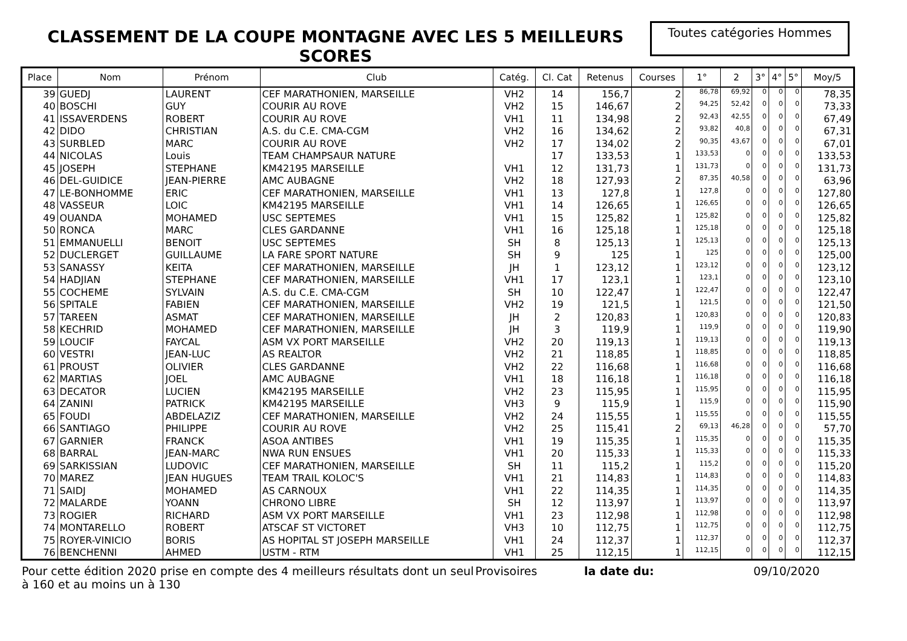CLASSEMENT DE LA COUPE MONTAGNE AVEC LES 5 MEILLEURS SCORES
Toutes catégories Hommes
| Place | Nom | Prénom | Club | Catég. | Cl. Cat | Retenus | Courses | 1° | 2 | 3° | 4° | 5° | Moy/5 |
| --- | --- | --- | --- | --- | --- | --- | --- | --- | --- | --- | --- | --- | --- |
| 39 | GUEDJ | LAURENT | CEF MARATHONIEN, MARSEILLE | VH2 | 14 | 156,7 | 2 | 86,78 | 69,92 | 0 | 0 | 0 | 78,35 |
| 40 | BOSCHI | GUY | COURIR AU ROVE | VH2 | 15 | 146,67 | 2 | 94,25 | 52,42 | 0 | 0 | 0 | 73,33 |
| 41 | ISSAVERDENS | ROBERT | COURIR AU ROVE | VH1 | 11 | 134,98 | 2 | 92,43 | 42,55 | 0 | 0 | 0 | 67,49 |
| 42 | DIDO | CHRISTIAN | A.S. du C.E. CMA-CGM | VH2 | 16 | 134,62 | 2 | 93,82 | 40,8 | 0 | 0 | 0 | 67,31 |
| 43 | SURBLED | MARC | COURIR AU ROVE | VH2 | 17 | 134,02 | 2 | 90,35 | 43,67 | 0 | 0 | 0 | 67,01 |
| 44 | NICOLAS | Louis | TEAM CHAMPSAUR NATURE | | 17 | 133,53 | 1 | 133,53 | 0 | 0 | 0 | 0 | 133,53 |
| 45 | JOSEPH | STEPHANE | KM42195 MARSEILLE | VH1 | 12 | 131,73 | 1 | 131,73 | 0 | 0 | 0 | 0 | 131,73 |
| 46 | DEL-GUIDICE | JEAN-PIERRE | AMC AUBAGNE | VH2 | 18 | 127,93 | 2 | 87,35 | 40,58 | 0 | 0 | 0 | 63,96 |
| 47 | LE-BONHOMME | ERIC | CEF MARATHONIEN, MARSEILLE | VH1 | 13 | 127,8 | 1 | 127,8 | 0 | 0 | 0 | 0 | 127,80 |
| 48 | VASSEUR | LOIC | KM42195 MARSEILLE | VH1 | 14 | 126,65 | 1 | 126,65 | 0 | 0 | 0 | 0 | 126,65 |
| 49 | OUANDA | MOHAMED | USC SEPTEMES | VH1 | 15 | 125,82 | 1 | 125,82 | 0 | 0 | 0 | 0 | 125,82 |
| 50 | RONCA | MARC | CLES GARDANNE | VH1 | 16 | 125,18 | 1 | 125,18 | 0 | 0 | 0 | 0 | 125,18 |
| 51 | EMMANUELLI | BENOIT | USC SEPTEMES | SH | 8 | 125,13 | 1 | 125,13 | 0 | 0 | 0 | 0 | 125,13 |
| 52 | DUCLERGET | GUILLAUME | LA FARE SPORT NATURE | SH | 9 | 125 | 1 | 125 | 0 | 0 | 0 | 0 | 125,00 |
| 53 | SANASSY | KEITA | CEF MARATHONIEN, MARSEILLE | JH | 1 | 123,12 | 1 | 123,12 | 0 | 0 | 0 | 0 | 123,12 |
| 54 | HADJIAN | STEPHANE | CEF MARATHONIEN, MARSEILLE | VH1 | 17 | 123,1 | 1 | 123,1 | 0 | 0 | 0 | 0 | 123,10 |
| 55 | COCHEME | SYLVAIN | A.S. du C.E. CMA-CGM | SH | 10 | 122,47 | 1 | 122,47 | 0 | 0 | 0 | 0 | 122,47 |
| 56 | SPITALE | FABIEN | CEF MARATHONIEN, MARSEILLE | VH2 | 19 | 121,5 | 1 | 121,5 | 0 | 0 | 0 | 0 | 121,50 |
| 57 | TAREEN | ASMAT | CEF MARATHONIEN, MARSEILLE | JH | 2 | 120,83 | 1 | 120,83 | 0 | 0 | 0 | 0 | 120,83 |
| 58 | KECHRID | MOHAMED | CEF MARATHONIEN, MARSEILLE | JH | 3 | 119,9 | 1 | 119,9 | 0 | 0 | 0 | 0 | 119,90 |
| 59 | LOUCIF | FAYCAL | ASM VX PORT MARSEILLE | VH2 | 20 | 119,13 | 1 | 119,13 | 0 | 0 | 0 | 0 | 119,13 |
| 60 | VESTRI | JEAN-LUC | AS REALTOR | VH2 | 21 | 118,85 | 1 | 118,85 | 0 | 0 | 0 | 0 | 118,85 |
| 61 | PROUST | OLIVIER | CLES GARDANNE | VH2 | 22 | 116,68 | 1 | 116,68 | 0 | 0 | 0 | 0 | 116,68 |
| 62 | MARTIAS | JOEL | AMC AUBAGNE | VH1 | 18 | 116,18 | 1 | 116,18 | 0 | 0 | 0 | 0 | 116,18 |
| 63 | DECATOR | LUCIEN | KM42195 MARSEILLE | VH2 | 23 | 115,95 | 1 | 115,95 | 0 | 0 | 0 | 0 | 115,95 |
| 64 | ZANINI | PATRICK | KM42195 MARSEILLE | VH3 | 9 | 115,9 | 1 | 115,9 | 0 | 0 | 0 | 0 | 115,90 |
| 65 | FOUDI | ABDELAZIZ | CEF MARATHONIEN, MARSEILLE | VH2 | 24 | 115,55 | 1 | 115,55 | 0 | 0 | 0 | 0 | 115,55 |
| 66 | SANTIAGO | PHILIPPE | COURIR AU ROVE | VH2 | 25 | 115,41 | 2 | 69,13 | 46,28 | 0 | 0 | 0 | 57,70 |
| 67 | GARNIER | FRANCK | ASOA ANTIBES | VH1 | 19 | 115,35 | 1 | 115,35 | 0 | 0 | 0 | 0 | 115,35 |
| 68 | BARRAL | JEAN-MARC | NWA RUN ENSUES | VH1 | 20 | 115,33 | 1 | 115,33 | 0 | 0 | 0 | 0 | 115,33 |
| 69 | SARKISSIAN | LUDOVIC | CEF MARATHONIEN, MARSEILLE | SH | 11 | 115,2 | 1 | 115,2 | 0 | 0 | 0 | 0 | 115,20 |
| 70 | MAREZ | JEAN HUGUES | TEAM TRAIL KOLOC'S | VH1 | 21 | 114,83 | 1 | 114,83 | 0 | 0 | 0 | 0 | 114,83 |
| 71 | SAIDJ | MOHAMED | AS CARNOUX | VH1 | 22 | 114,35 | 1 | 114,35 | 0 | 0 | 0 | 0 | 114,35 |
| 72 | MALARDE | YOANN | CHRONO LIBRE | SH | 12 | 113,97 | 1 | 113,97 | 0 | 0 | 0 | 0 | 113,97 |
| 73 | ROGIER | RICHARD | ASM VX PORT MARSEILLE | VH1 | 23 | 112,98 | 1 | 112,98 | 0 | 0 | 0 | 0 | 112,98 |
| 74 | MONTARELLO | ROBERT | ATSCAF ST VICTORET | VH3 | 10 | 112,75 | 1 | 112,75 | 0 | 0 | 0 | 0 | 112,75 |
| 75 | ROYER-VINICIO | BORIS | AS HOPITAL ST JOSEPH MARSEILLE | VH1 | 24 | 112,37 | 1 | 112,37 | 0 | 0 | 0 | 0 | 112,37 |
| 76 | BENCHENNI | AHMED | USTM - RTM | VH1 | 25 | 112,15 | 1 | 112,15 | 0 | 0 | 0 | 0 | 112,15 |
Pour cette édition 2020 prise en compte des 4 meilleurs résultats dont un seul à 160 et au moins un à 130
Provisoires la date du: 09/10/2020